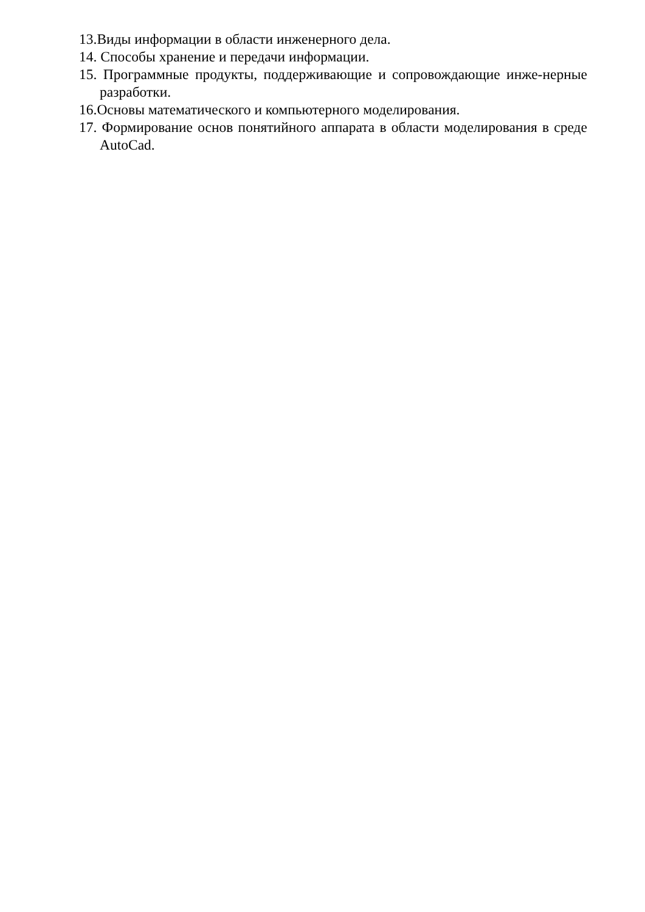13.Виды информации в области инженерного дела.
14. Способы хранение и передачи информации.
15. Программные продукты, поддерживающие и сопровождающие инже-нерные разработки.
16.Основы математического и компьютерного моделирования.
17. Формирование основ понятийного аппарата в области моделирования в среде AutoCad.